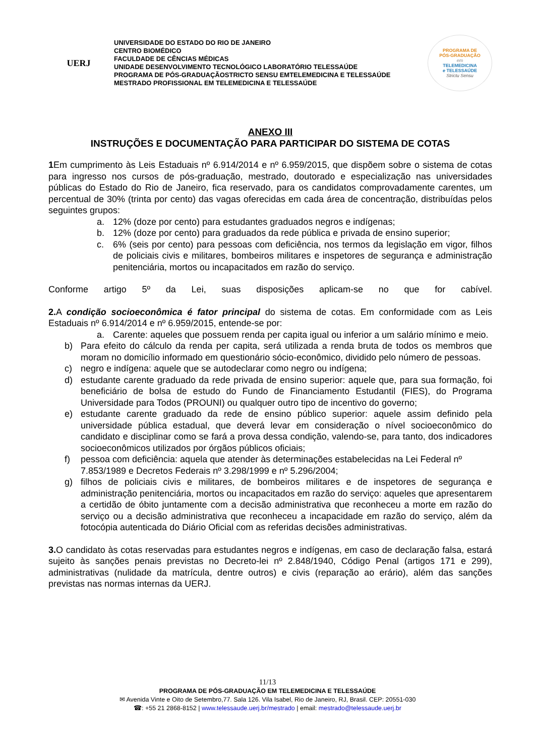UERJ
UNIVERSIDADE DO ESTADO DO RIO DE JANEIRO
CENTRO BIOMÉDICO
FACULDADE DE CÊNCIAS MÉDICAS
UNIDADE DESENVOLVIMENTO TECNOLÓGICO LABORATÓRIO TELESSAÚDE
PROGRAMA DE PÓS-GRADUAÇÃOSTRICTO SENSU EMTELEMEDICINA E TELESSAÚDE
MESTRADO PROFISSIONAL EM TELEMEDICINA E TELESSAÚDE
PROGRAMA DE
PÓS-GRADUAÇÃO
em
TELEMEDICINA
e TELESSAÚDE
Strictu Sensu
ANEXO III
INSTRUÇÕES E DOCUMENTAÇÃO PARA PARTICIPAR DO SISTEMA DE COTAS
1 Em cumprimento às Leis Estaduais nº 6.914/2014 e nº 6.959/2015, que dispõem sobre o sistema de cotas para ingresso nos cursos de pós-graduação, mestrado, doutorado e especialização nas universidades públicas do Estado do Rio de Janeiro, fica reservado, para os candidatos comprovadamente carentes, um percentual de 30% (trinta por cento) das vagas oferecidas em cada área de concentração, distribuídas pelos seguintes grupos:
a. 12% (doze por cento) para estudantes graduados negros e indígenas;
b. 12% (doze por cento) para graduados da rede pública e privada de ensino superior;
c. 6% (seis por cento) para pessoas com deficiência, nos termos da legislação em vigor, filhos de policiais civis e militares, bombeiros militares e inspetores de segurança e administração penitenciária, mortos ou incapacitados em razão do serviço.
Conforme artigo 5º da Lei, suas disposições aplicam-se no que for cabível.
2. A condição socioeconômica é fator principal do sistema de cotas. Em conformidade com as Leis Estaduais nº 6.914/2014 e nº 6.959/2015, entende-se por:
a. Carente: aqueles que possuem renda per capita igual ou inferior a um salário mínimo e meio.
b) Para efeito do cálculo da renda per capita, será utilizada a renda bruta de todos os membros que moram no domicílio informado em questionário sócio-econômico, dividido pelo número de pessoas.
c) negro e indígena: aquele que se autodeclarar como negro ou indígena;
d) estudante carente graduado da rede privada de ensino superior: aquele que, para sua formação, foi beneficiário de bolsa de estudo do Fundo de Financiamento Estudantil (FIES), do Programa Universidade para Todos (PROUNI) ou qualquer outro tipo de incentivo do governo;
e) estudante carente graduado da rede de ensino público superior: aquele assim definido pela universidade pública estadual, que deverá levar em consideração o nível socioeconômico do candidato e disciplinar como se fará a prova dessa condição, valendo-se, para tanto, dos indicadores socioeconômicos utilizados por órgãos públicos oficiais;
f) pessoa com deficiência: aquela que atender às determinações estabelecidas na Lei Federal nº 7.853/1989 e Decretos Federais nº 3.298/1999 e nº 5.296/2004;
g) filhos de policiais civis e militares, de bombeiros militares e de inspetores de segurança e administração penitenciária, mortos ou incapacitados em razão do serviço: aqueles que apresentarem a certidão de óbito juntamente com a decisão administrativa que reconheceu a morte em razão do serviço ou a decisão administrativa que reconheceu a incapacidade em razão do serviço, além da fotocópia autenticada do Diário Oficial com as referidas decisões administrativas.
3. O candidato às cotas reservadas para estudantes negros e indígenas, em caso de declaração falsa, estará sujeito às sanções penais previstas no Decreto-lei nº 2.848/1940, Código Penal (artigos 171 e 299), administrativas (nulidade da matrícula, dentre outros) e civis (reparação ao erário), além das sanções previstas nas normas internas da UERJ.
11/13
PROGRAMA DE PÓS-GRADUAÇÃO EM TELEMEDICINA E TELESSAÚDE
✉ Avenida Vinte e Oito de Setembro,77. Sala 126. Vila Isabel, Rio de Janeiro, RJ, Brasil. CEP: 20551-030
☎: +55 21 2868-8152 | www.telessaude.uerj.br/mestrado | email: mestrado@telessaude.uerj.br